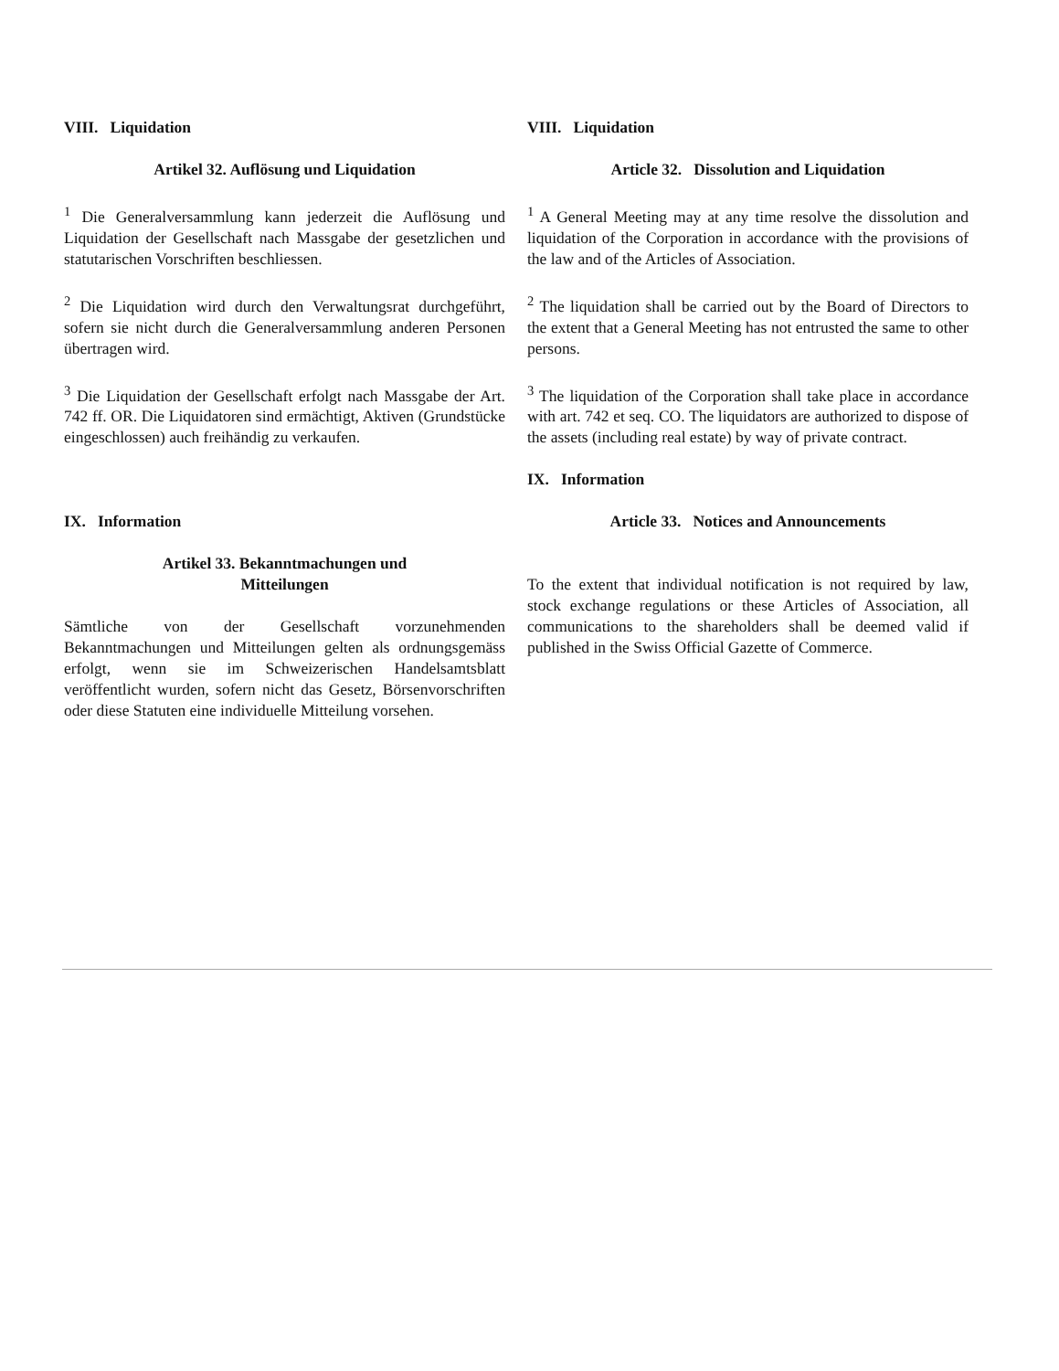VIII. Liquidation
Artikel 32. Auflösung und Liquidation
<sup>1</sup> Die Generalversammlung kann jederzeit die Auflösung und Liquidation der Gesellschaft nach Massgabe der gesetzlichen und statutarischen Vorschriften beschliessen.
<sup>2</sup> Die Liquidation wird durch den Verwaltungsrat durchgeführt, sofern sie nicht durch die Generalversammlung anderen Personen übertragen wird.
<sup>3</sup> Die Liquidation der Gesellschaft erfolgt nach Massgabe der Art. 742 ff. OR. Die Liquidatoren sind ermächtigt, Aktiven (Grundstücke eingeschlossen) auch freihändig zu verkaufen.
IX. Information
Artikel 33. Bekanntmachungen und
Mitteilungen
Sämtliche von der Gesellschaft vorzunehmenden Bekanntmachungen und Mitteilungen gelten als ordnungsgemäss erfolgt, wenn sie im Schweizerischen Handelsamtsblatt veröffentlicht wurden, sofern nicht das Gesetz, Börsenvorschriften oder diese Statuten eine individuelle Mitteilung vorsehen.
VIII. Liquidation
Article 32. Dissolution and Liquidation
<sup>1</sup> A General Meeting may at any time resolve the dissolution and liquidation of the Corporation in accordance with the provisions of the law and of the Articles of Association.
<sup>2</sup> The liquidation shall be carried out by the Board of Directors to the extent that a General Meeting has not entrusted the same to other persons.
<sup>3</sup> The liquidation of the Corporation shall take place in accordance with art. 742 et seq. CO. The liquidators are authorized to dispose of the assets (including real estate) by way of private contract.
IX. Information
Article 33. Notices and Announcements
To the extent that individual notification is not required by law, stock exchange regulations or these Articles of Association, all communications to the shareholders shall be deemed valid if published in the Swiss Official Gazette of Commerce.